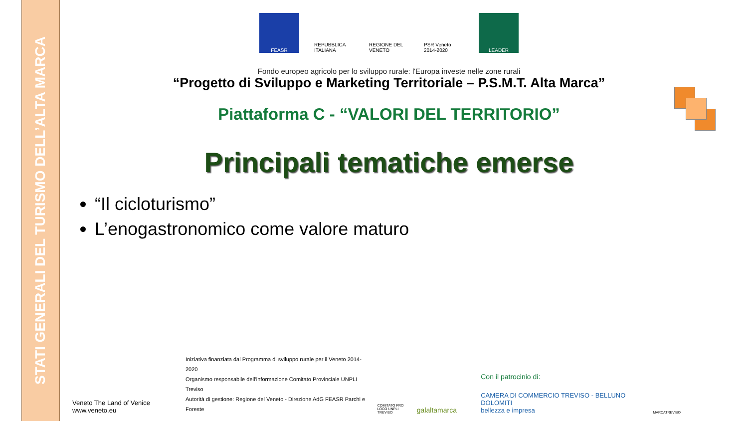STATI GENERALI DEL TURISMO DELL’ALTA MARCA
FEASR REPUBBLICA ITALIANA
REGIONE DEL VENETO
PSR Veneto 2014-2020
LEADER
Fondo europeo agricolo per lo sviluppo rurale: l'Europa investe nelle zone rurali
“Progetto di Sviluppo e Marketing Territoriale – P.S.M.T. Alta Marca”
Piattaforma C - “VALORI DEL TERRITORIO”
Principali tematiche emerse
“Il cicloturismo”
L’enogastronomico come valore maturo
Veneto The Land of Venice
www.veneto.eu
Iniziativa finanziata dal Programma di sviluppo rurale per il Veneto 2014-2020
Organismo responsabile dell’informazione Comitato Provinciale UNPLI Treviso
Autorità di gestione: Regione del Veneto - Direzione AdG FEASR Parchi e Foreste
COMITATO PRO LOCO UNPLI TREVISO
galaltamarca
Con il patrocinio di:
CAMERA DI COMMERCIO TREVISO - BELLUNO DOLOMITI
bellezza e impresa
MARCATREVISO